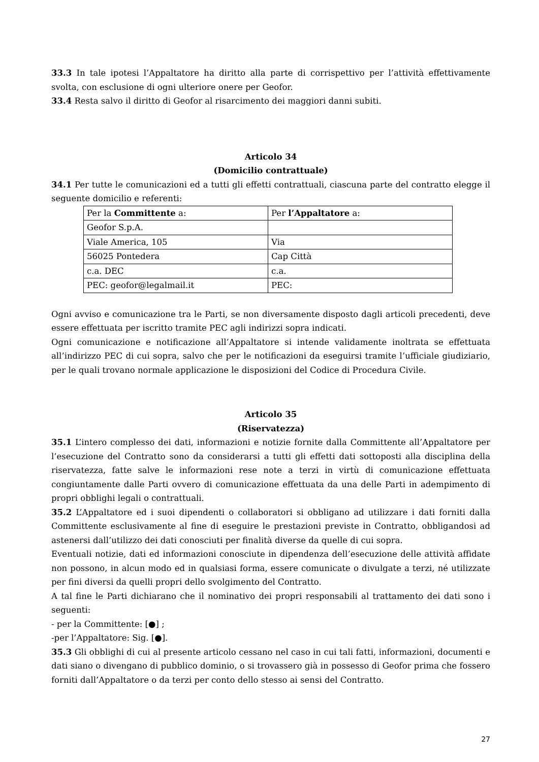33.3 In tale ipotesi l’Appaltatore ha diritto alla parte di corrispettivo per l’attività effettivamente svolta, con esclusione di ogni ulteriore onere per Geofor.
33.4 Resta salvo il diritto di Geofor al risarcimento dei maggiori danni subiti.
Articolo 34
(Domicilio contrattuale)
34.1 Per tutte le comunicazioni ed a tutti gli effetti contrattuali, ciascuna parte del contratto elegge il seguente domicilio e referenti:
| Per la Committente a: | Per l’Appaltatore a: |
| Geofor S.p.A. | |
| Viale America, 105 | Via |
| 56025 Pontedera | Cap Città |
| c.a. DEC | c.a. |
| PEC: geofor@legalmail.it | PEC: |
Ogni avviso e comunicazione tra le Parti, se non diversamente disposto dagli articoli precedenti, deve essere effettuata per iscritto tramite PEC agli indirizzi sopra indicati.
Ogni comunicazione e notificazione all’Appaltatore si intende validamente inoltrata se effettuata all’indirizzo PEC di cui sopra, salvo che per le notificazioni da eseguirsi tramite l’ufficiale giudiziario, per le quali trovano normale applicazione le disposizioni del Codice di Procedura Civile.
Articolo 35
(Riservatezza)
35.1 L’intero complesso dei dati, informazioni e notizie fornite dalla Committente all’Appaltatore per l’esecuzione del Contratto sono da considerarsi a tutti gli effetti dati sottoposti alla disciplina della riservatezza, fatte salve le informazioni rese note a terzi in virtù di comunicazione effettuata congiuntamente dalle Parti ovvero di comunicazione effettuata da una delle Parti in adempimento di propri obblighi legali o contrattuali.
35.2 L’Appaltatore ed i suoi dipendenti o collaboratori si obbligano ad utilizzare i dati forniti dalla Committente esclusivamente al fine di eseguire le prestazioni previste in Contratto, obbligandosi ad astenersi dall’utilizzo dei dati conosciuti per finalità diverse da quelle di cui sopra.
Eventuali notizie, dati ed informazioni conosciute in dipendenza dell’esecuzione delle attività affidate non possono, in alcun modo ed in qualsiasi forma, essere comunicate o divulgate a terzi, né utilizzate per fini diversi da quelli propri dello svolgimento del Contratto.
A tal fine le Parti dichiarano che il nominativo dei propri responsabili al trattamento dei dati sono i seguenti:
- per la Committente: [●] ;
-per l’Appaltatore: Sig. [●].
35.3 Gli obblighi di cui al presente articolo cessano nel caso in cui tali fatti, informazioni, documenti e dati siano o divengano di pubblico dominio, o si trovassero già in possesso di Geofor prima che fossero forniti dall’Appaltatore o da terzi per conto dello stesso ai sensi del Contratto.
27